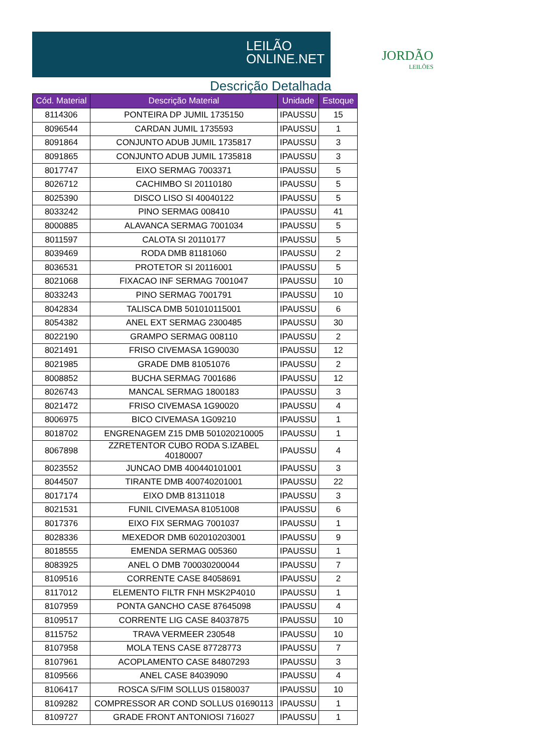LEILÃO
ONLINE.NET
Descrição Detalhada
JORDÃO
LEILÕES
| Cód. Material | Descrição Material | Unidade | Estoque |
| --- | --- | --- | --- |
| 8114306 | PONTEIRA DP JUMIL 1735150 | IPAUSSU | 15 |
| 8096544 | CARDAN JUMIL 1735593 | IPAUSSU | 1 |
| 8091864 | CONJUNTO ADUB JUMIL 1735817 | IPAUSSU | 3 |
| 8091865 | CONJUNTO ADUB JUMIL 1735818 | IPAUSSU | 3 |
| 8017747 | EIXO SERMAG 7003371 | IPAUSSU | 5 |
| 8026712 | CACHIMBO SI 20110180 | IPAUSSU | 5 |
| 8025390 | DISCO LISO SI 40040122 | IPAUSSU | 5 |
| 8033242 | PINO SERMAG 008410 | IPAUSSU | 41 |
| 8000885 | ALAVANCA SERMAG 7001034 | IPAUSSU | 5 |
| 8011597 | CALOTA SI 20110177 | IPAUSSU | 5 |
| 8039469 | RODA DMB 81181060 | IPAUSSU | 2 |
| 8036531 | PROTETOR SI 20116001 | IPAUSSU | 5 |
| 8021068 | FIXACAO INF SERMAG 7001047 | IPAUSSU | 10 |
| 8033243 | PINO SERMAG 7001791 | IPAUSSU | 10 |
| 8042834 | TALISCA DMB 501010115001 | IPAUSSU | 6 |
| 8054382 | ANEL EXT SERMAG 2300485 | IPAUSSU | 30 |
| 8022190 | GRAMPO SERMAG 008110 | IPAUSSU | 2 |
| 8021491 | FRISO CIVEMASA 1G90030 | IPAUSSU | 12 |
| 8021985 | GRADE DMB 81051076 | IPAUSSU | 2 |
| 8008852 | BUCHA SERMAG 7001686 | IPAUSSU | 12 |
| 8026743 | MANCAL SERMAG 1800183 | IPAUSSU | 3 |
| 8021472 | FRISO CIVEMASA 1G90020 | IPAUSSU | 4 |
| 8006975 | BICO CIVEMASA 1G09210 | IPAUSSU | 1 |
| 8018702 | ENGRENAGEM Z15 DMB 501020210005 | IPAUSSU | 1 |
| 8067898 | ZZRETENTOR CUBO RODA S.IZABEL 40180007 | IPAUSSU | 4 |
| 8023552 | JUNCAO DMB 400440101001 | IPAUSSU | 3 |
| 8044507 | TIRANTE DMB 400740201001 | IPAUSSU | 22 |
| 8017174 | EIXO DMB 81311018 | IPAUSSU | 3 |
| 8021531 | FUNIL CIVEMASA 81051008 | IPAUSSU | 6 |
| 8017376 | EIXO FIX SERMAG 7001037 | IPAUSSU | 1 |
| 8028336 | MEXEDOR DMB 602010203001 | IPAUSSU | 9 |
| 8018555 | EMENDA SERMAG 005360 | IPAUSSU | 1 |
| 8083925 | ANEL O DMB 700030200044 | IPAUSSU | 7 |
| 8109516 | CORRENTE CASE 84058691 | IPAUSSU | 2 |
| 8117012 | ELEMENTO FILTR FNH MSK2P4010 | IPAUSSU | 1 |
| 8107959 | PONTA GANCHO CASE 87645098 | IPAUSSU | 4 |
| 8109517 | CORRENTE LIG CASE 84037875 | IPAUSSU | 10 |
| 8115752 | TRAVA VERMEER 230548 | IPAUSSU | 10 |
| 8107958 | MOLA TENS CASE 87728773 | IPAUSSU | 7 |
| 8107961 | ACOPLAMENTO CASE 84807293 | IPAUSSU | 3 |
| 8109566 | ANEL CASE 84039090 | IPAUSSU | 4 |
| 8106417 | ROSCA S/FIM SOLLUS 01580037 | IPAUSSU | 10 |
| 8109282 | COMPRESSOR AR COND SOLLUS 01690113 | IPAUSSU | 1 |
| 8109727 | GRADE FRONT ANTONIOSI 716027 | IPAUSSU | 1 |